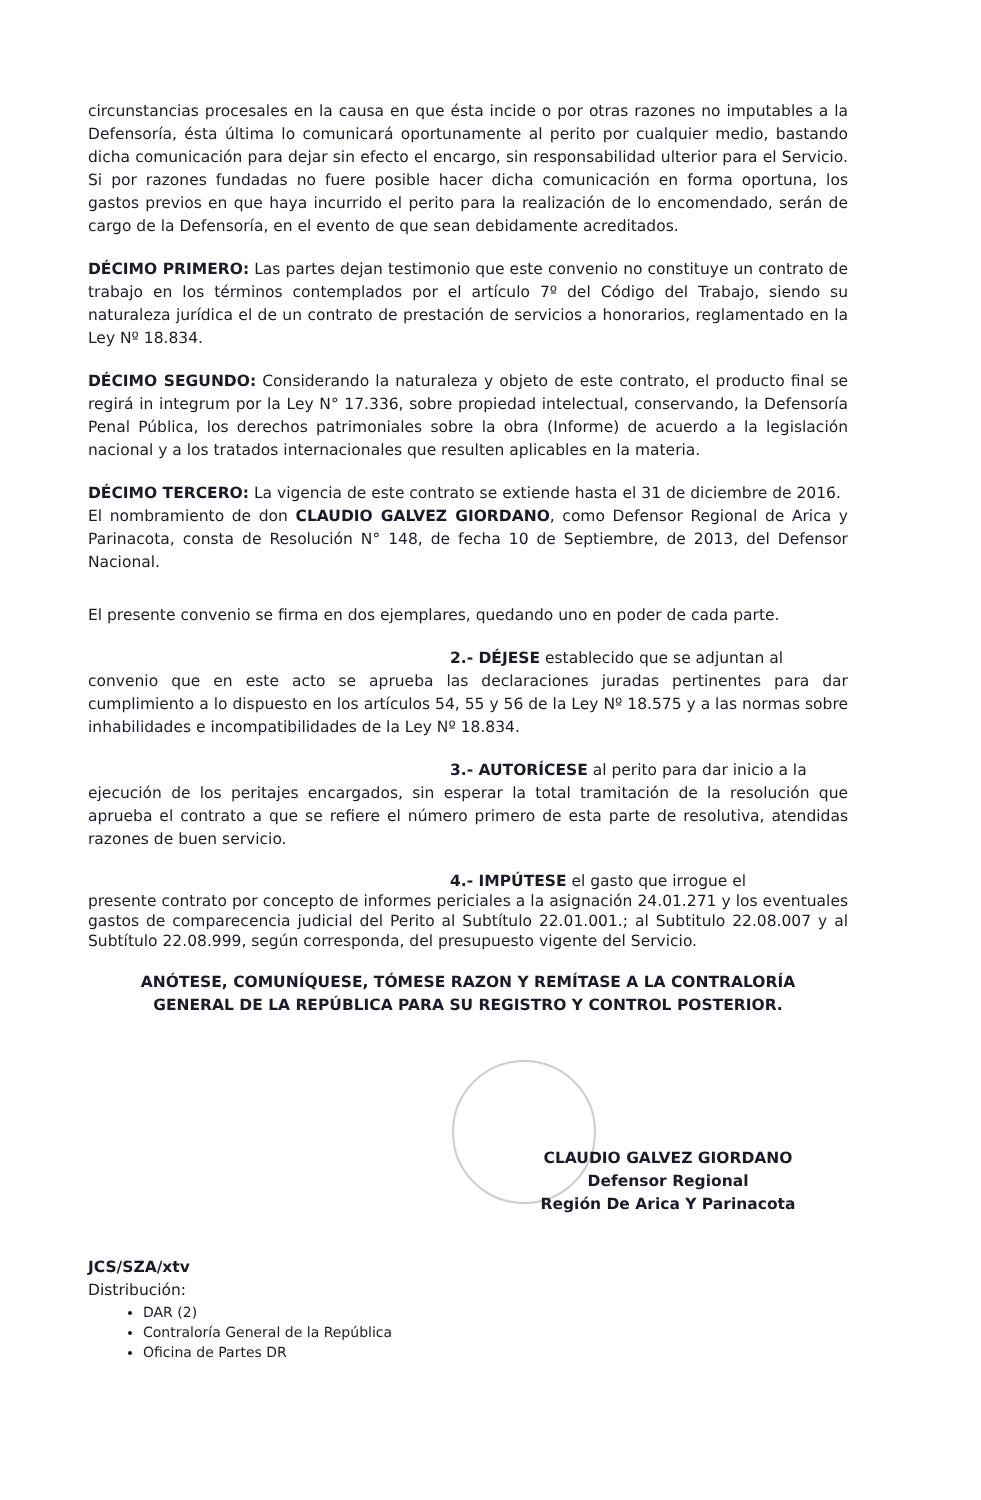circunstancias procesales en la causa en que ésta incide o por otras razones no imputables a la Defensoría, ésta última lo comunicará oportunamente al perito por cualquier medio, bastando dicha comunicación para dejar sin efecto el encargo, sin responsabilidad ulterior para el Servicio. Si por razones fundadas no fuere posible hacer dicha comunicación en forma oportuna, los gastos previos en que haya incurrido el perito para la realización de lo encomendado, serán de cargo de la Defensoría, en el evento de que sean debidamente acreditados.
DÉCIMO PRIMERO: Las partes dejan testimonio que este convenio no constituye un contrato de trabajo en los términos contemplados por el artículo 7º del Código del Trabajo, siendo su naturaleza jurídica el de un contrato de prestación de servicios a honorarios, reglamentado en la Ley Nº 18.834.
DÉCIMO SEGUNDO: Considerando la naturaleza y objeto de este contrato, el producto final se regirá in integrum por la Ley N° 17.336, sobre propiedad intelectual, conservando, la Defensoría Penal Pública, los derechos patrimoniales sobre la obra (Informe) de acuerdo a la legislación nacional y a los tratados internacionales que resulten aplicables en la materia.
DÉCIMO TERCERO: La vigencia de este contrato se extiende hasta el 31 de diciembre de 2016.
El nombramiento de don CLAUDIO GALVEZ GIORDANO, como Defensor Regional de Arica y Parinacota, consta de Resolución N° 148, de fecha 10 de Septiembre, de 2013, del Defensor Nacional.
El presente convenio se firma en dos ejemplares, quedando uno en poder de cada parte.
2.- DÉJESE establecido que se adjuntan al
convenio que en este acto se aprueba las declaraciones juradas pertinentes para dar cumplimiento a lo dispuesto en los artículos 54, 55 y 56 de la Ley Nº 18.575 y a las normas sobre inhabilidades e incompatibilidades de la Ley Nº 18.834.
3.- AUTORÍCESE al perito para dar inicio a la
ejecución de los peritajes encargados, sin esperar la total tramitación de la resolución que aprueba el contrato a que se refiere el número primero de esta parte de resolutiva, atendidas razones de buen servicio.
4.- IMPÚTESE el gasto que irrogue el
presente contrato por concepto de informes periciales a la asignación 24.01.271 y los eventuales gastos de comparecencia judicial del Perito al Subtítulo 22.01.001.; al Subtitulo 22.08.007 y al Subtítulo 22.08.999, según corresponda, del presupuesto vigente del Servicio.
ANÓTESE, COMUNÍQUESE, TÓMESE RAZON Y REMÍTASE A LA CONTRALORÍA
GENERAL DE LA REPÚBLICA PARA SU REGISTRO Y CONTROL POSTERIOR.
CLAUDIO GALVEZ GIORDANO
Defensor Regional
Región De Arica Y Parinacota
JCS/SZA/xtv
Distribución:
DAR (2)
Contraloría General de la República
Oficina de Partes DR